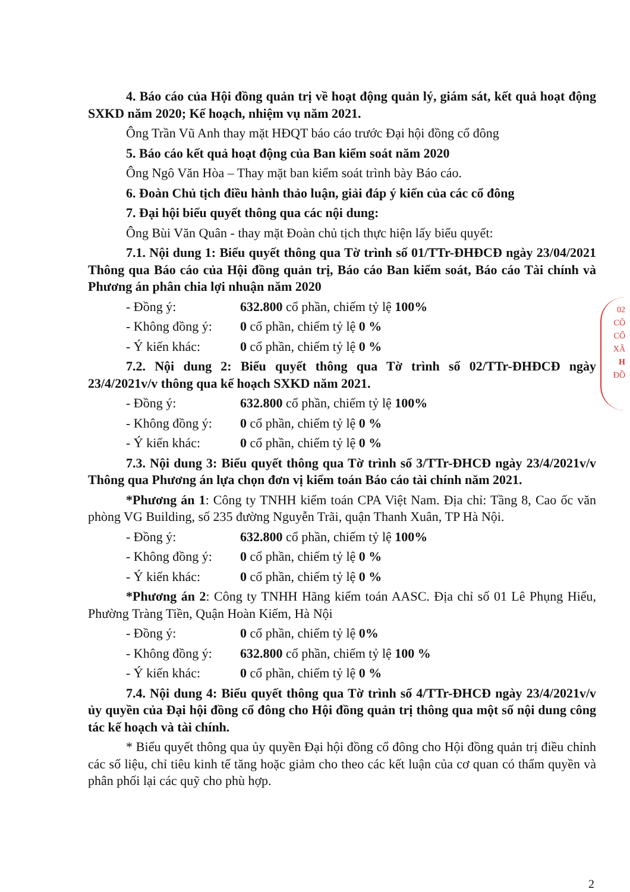4. Báo cáo của Hội đồng quản trị về hoạt động quản lý, giám sát, kết quả hoạt động SXKD năm 2020; Kế hoạch, nhiệm vụ năm 2021.
Ông Trần Vũ Anh thay mặt HĐQT báo cáo trước Đại hội đồng cổ đông
5. Báo cáo kết quả hoạt động của Ban kiểm soát năm 2020
Ông Ngô Văn Hòa – Thay mặt ban kiểm soát trình bày Báo cáo.
6. Đoàn Chủ tịch điều hành thảo luận, giải đáp ý kiến của các cổ đông
7. Đại hội biểu quyết thông qua các nội dung:
Ông Bùi Văn Quân - thay mặt Đoàn chủ tịch thực hiện lấy biểu quyết:
7.1. Nội dung 1: Biểu quyết thông qua Tờ trình số 01/TTr-ĐHĐCĐ ngày 23/04/2021 Thông qua Báo cáo của Hội đồng quản trị, Báo cáo Ban kiểm soát, Báo cáo Tài chính và Phương án phân chia lợi nhuận năm 2020
- Đồng ý: 632.800 cổ phần, chiếm tỷ lệ 100%
- Không đồng ý: 0 cổ phần, chiếm tỷ lệ 0 %
- Ý kiến khác: 0 cổ phần, chiếm tỷ lệ 0 %
7.2. Nội dung 2: Biểu quyết thông qua Tờ trình số 02/TTr-ĐHĐCĐ ngày 23/4/2021v/v thông qua kế hoạch SXKD năm 2021.
- Đồng ý: 632.800 cổ phần, chiếm tỷ lệ 100%
- Không đồng ý: 0 cổ phần, chiếm tỷ lệ 0 %
- Ý kiến khác: 0 cổ phần, chiếm tỷ lệ 0 %
7.3. Nội dung 3: Biểu quyết thông qua Tờ trình số 3/TTr-ĐHCĐ ngày 23/4/2021v/v Thông qua Phương án lựa chọn đơn vị kiểm toán Báo cáo tài chính năm 2021.
*Phương án 1: Công ty TNHH kiểm toán CPA Việt Nam. Địa chỉ: Tầng 8, Cao ốc văn phòng VG Building, số 235 đường Nguyễn Trãi, quận Thanh Xuân, TP Hà Nội.
- Đồng ý: 632.800 cổ phần, chiếm tỷ lệ 100%
- Không đồng ý: 0 cổ phần, chiếm tỷ lệ 0 %
- Ý kiến khác: 0 cổ phần, chiếm tỷ lệ 0 %
*Phương án 2: Công ty TNHH Hãng kiểm toán AASC. Địa chỉ số 01 Lê Phụng Hiểu, Phường Tràng Tiền, Quận Hoàn Kiếm, Hà Nội
- Đồng ý: 0 cổ phần, chiếm tỷ lệ 0%
- Không đồng ý: 632.800 cổ phần, chiếm tỷ lệ 100 %
- Ý kiến khác: 0 cổ phần, chiếm tỷ lệ 0 %
7.4. Nội dung 4: Biểu quyết thông qua Tờ trình số 4/TTr-ĐHCĐ ngày 23/4/2021v/v ủy quyền của Đại hội đồng cổ đông cho Hội đồng quản trị thông qua một số nội dung công tác kế hoạch và tài chính.
* Biểu quyết thông qua ủy quyền Đại hội đồng cổ đông cho Hội đồng quản trị điều chỉnh các số liệu, chỉ tiêu kinh tế tăng hoặc giảm cho theo các kết luận của cơ quan có thẩm quyền và phân phối lại các quỹ cho phù hợp.
02
CÔ
CỔ
XÂ
H
ĐỒ
2